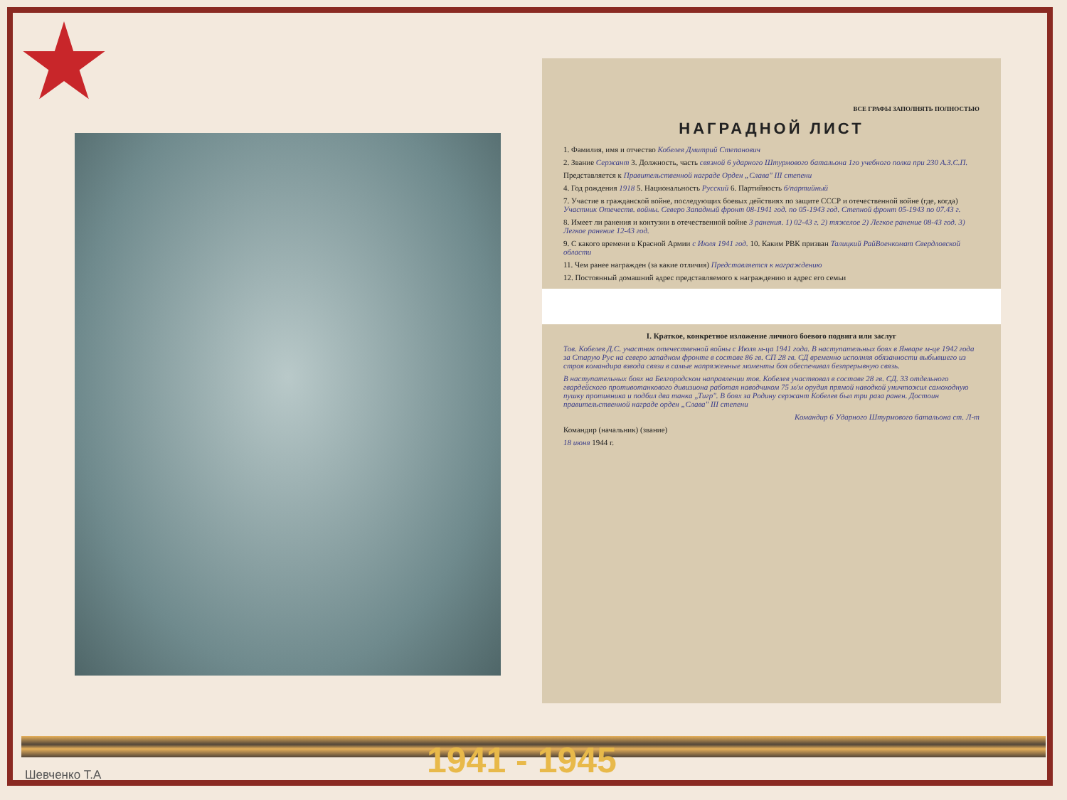ВСЕ ГРАФЫ ЗАПОЛНЯТЬ ПОЛНОСТЬЮ
НАГРАДНОЙ ЛИСТ
1. Фамилия, имя и отчество Кобелев Дмитрий Степанович
2. Звание Сержант 3. Должность, часть связной 6 ударного Штурмового батальона 1го учебного полка при 230 А.З.С.П.
Представляется к Правительственной награде Орден „Слава" III степени
4. Год рождения 1918 5. Национальность Русский 6. Партийность б/партийный
7. Участие в гражданской войне, последующих боевых действиях по защите СССР и отечественной войне (где, когда) Участник Отечеств. войны. Северо Западный фронт 08-1941 год. по 05-1943 год. Степной фронт 05-1943 по 07.43 г.
8. Имеет ли ранения и контузии в отечественной войне 3 ранения. 1) 02-43 г. 2) тяжелое 2) Легкое ранение 08-43 год. 3) Легкое ранение 12-43 год.
9. С какого времени в Красной Армии с Июля 1941 год. 10. Каким РВК призван Талицкий РайВоенкомат Свердловской области
11. Чем ранее награжден (за какие отличия) Представляется к награждению
12. Постоянный домашний адрес представляемого к награждению и адрес его семьи
I. Краткое, конкретное изложение личного боевого подвига или заслуг
Тов. Кобелев Д.С. участник отечественной войны с Июля м-ца 1941 года. В наступательных боях в Январе м-це 1942 года за Старую Рус на северо западном фронте в составе 86 гв. СП 28 гв. СД временно исполняя обязанности выбывшего из строя командира взвода связи в самые напряженные моменты боя обеспечивал безпрерывную связь.
В наступательных боях на Белгородском направлении тов. Кобелев участвовал в составе 28 гв. СД. 33 отдельного гвардейского противотанкового дивизиона работая наводчиком 75 м/м орудия прямой наводкой уничтожил самоходную пушку противника и подбил два танка „Тигр". В боях за Родину сержант Кобелев был три раза ранен. Достоин правительственной награде орден „Слава" III степени
Командир 6 Ударного Штурмового батальона ст. Л-т
Командир (начальник) (звание)
18 июня 1944 г.
1941 - 1945
Шевченко Т.А